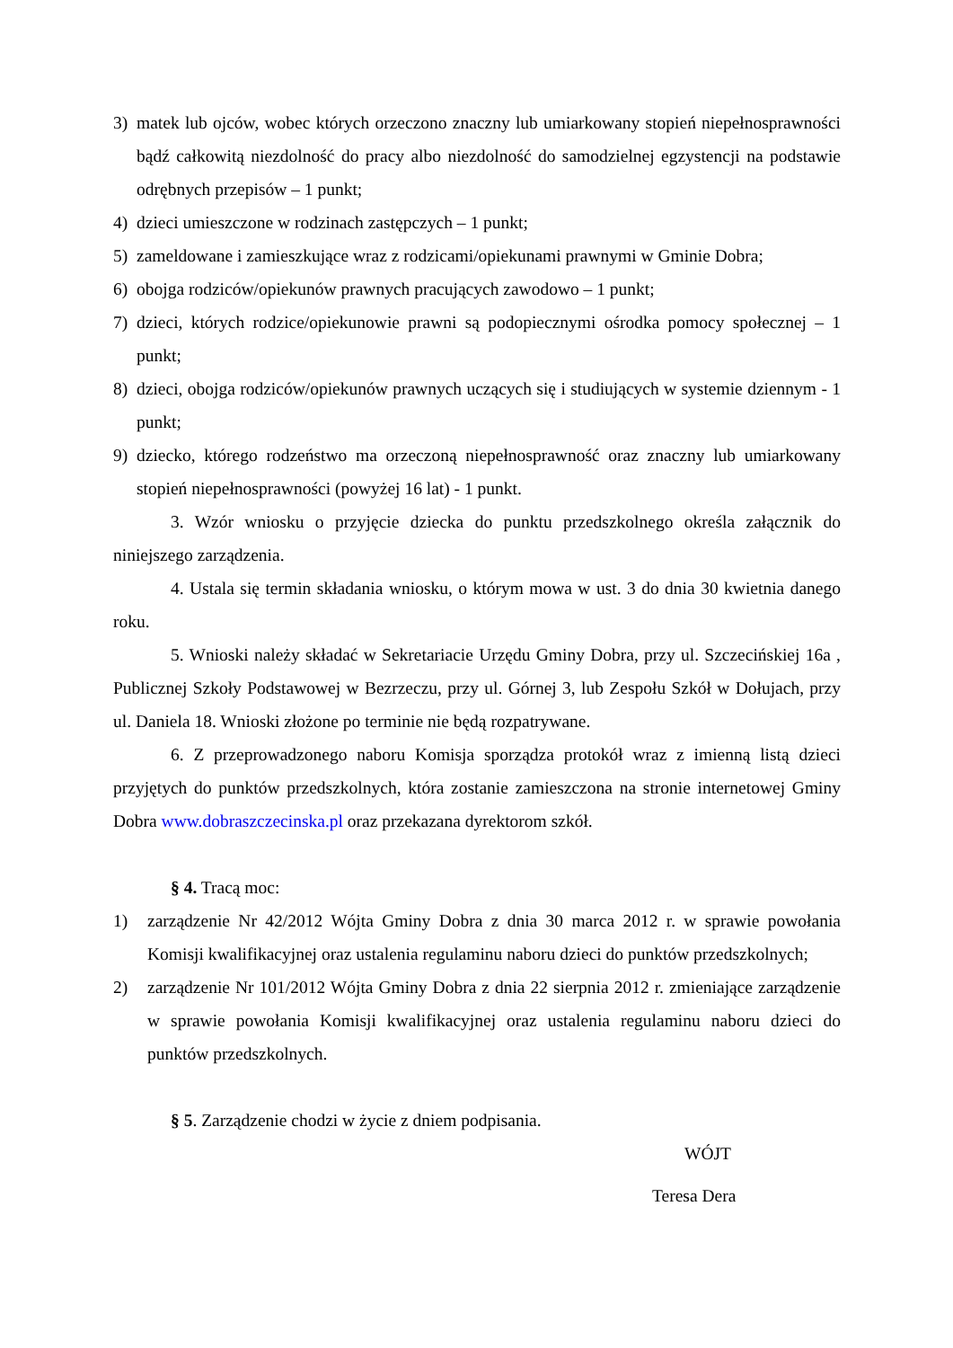3) matek lub ojców, wobec których orzeczono znaczny lub umiarkowany stopień niepełnosprawności bądź całkowitą niezdolność do pracy albo niezdolność do samodzielnej egzystencji na podstawie odrębnych przepisów – 1 punkt;
4) dzieci umieszczone w rodzinach zastępczych – 1 punkt;
5) zameldowane i zamieszkujące wraz z rodzicami/opiekunami prawnymi w Gminie Dobra;
6) obojga rodziców/opiekunów prawnych pracujących zawodowo – 1 punkt;
7) dzieci, których rodzice/opiekunowie prawni są podopiecznymi ośrodka pomocy społecznej – 1 punkt;
8) dzieci, obojga rodziców/opiekunów prawnych uczących się i studiujących w systemie dziennym - 1 punkt;
9) dziecko, którego rodzeństwo ma orzeczoną niepełnosprawność oraz znaczny lub umiarkowany stopień niepełnosprawności (powyżej 16 lat) - 1 punkt.
3. Wzór wniosku o przyjęcie dziecka do punktu przedszkolnego określa załącznik do niniejszego zarządzenia.
4. Ustala się termin składania wniosku, o którym mowa w ust. 3 do dnia 30 kwietnia danego roku.
5. Wnioski należy składać w Sekretariacie Urzędu Gminy Dobra, przy ul. Szczecińskiej 16a , Publicznej Szkoły Podstawowej w Bezrzeczu, przy ul. Górnej 3, lub Zespołu Szkół w Dołujach, przy ul. Daniela 18. Wnioski złożone po terminie nie będą rozpatrywane.
6. Z przeprowadzonego naboru Komisja sporządza protokół wraz z imienną listą dzieci przyjętych do punktów przedszkolnych, która zostanie zamieszczona na stronie internetowej Gminy Dobra www.dobraszczecinska.pl oraz przekazana dyrektorom szkół.
§ 4. Tracą moc:
1) zarządzenie Nr 42/2012 Wójta Gminy Dobra z dnia 30 marca 2012 r. w sprawie powołania Komisji kwalifikacyjnej oraz ustalenia regulaminu naboru dzieci do punktów przedszkolnych;
2) zarządzenie Nr 101/2012 Wójta Gminy Dobra z dnia 22 sierpnia 2012 r. zmieniające zarządzenie w sprawie powołania Komisji kwalifikacyjnej oraz ustalenia regulaminu naboru dzieci do punktów przedszkolnych.
§ 5. Zarządzenie chodzi w życie z dniem podpisania.
WÓJT
Teresa Dera